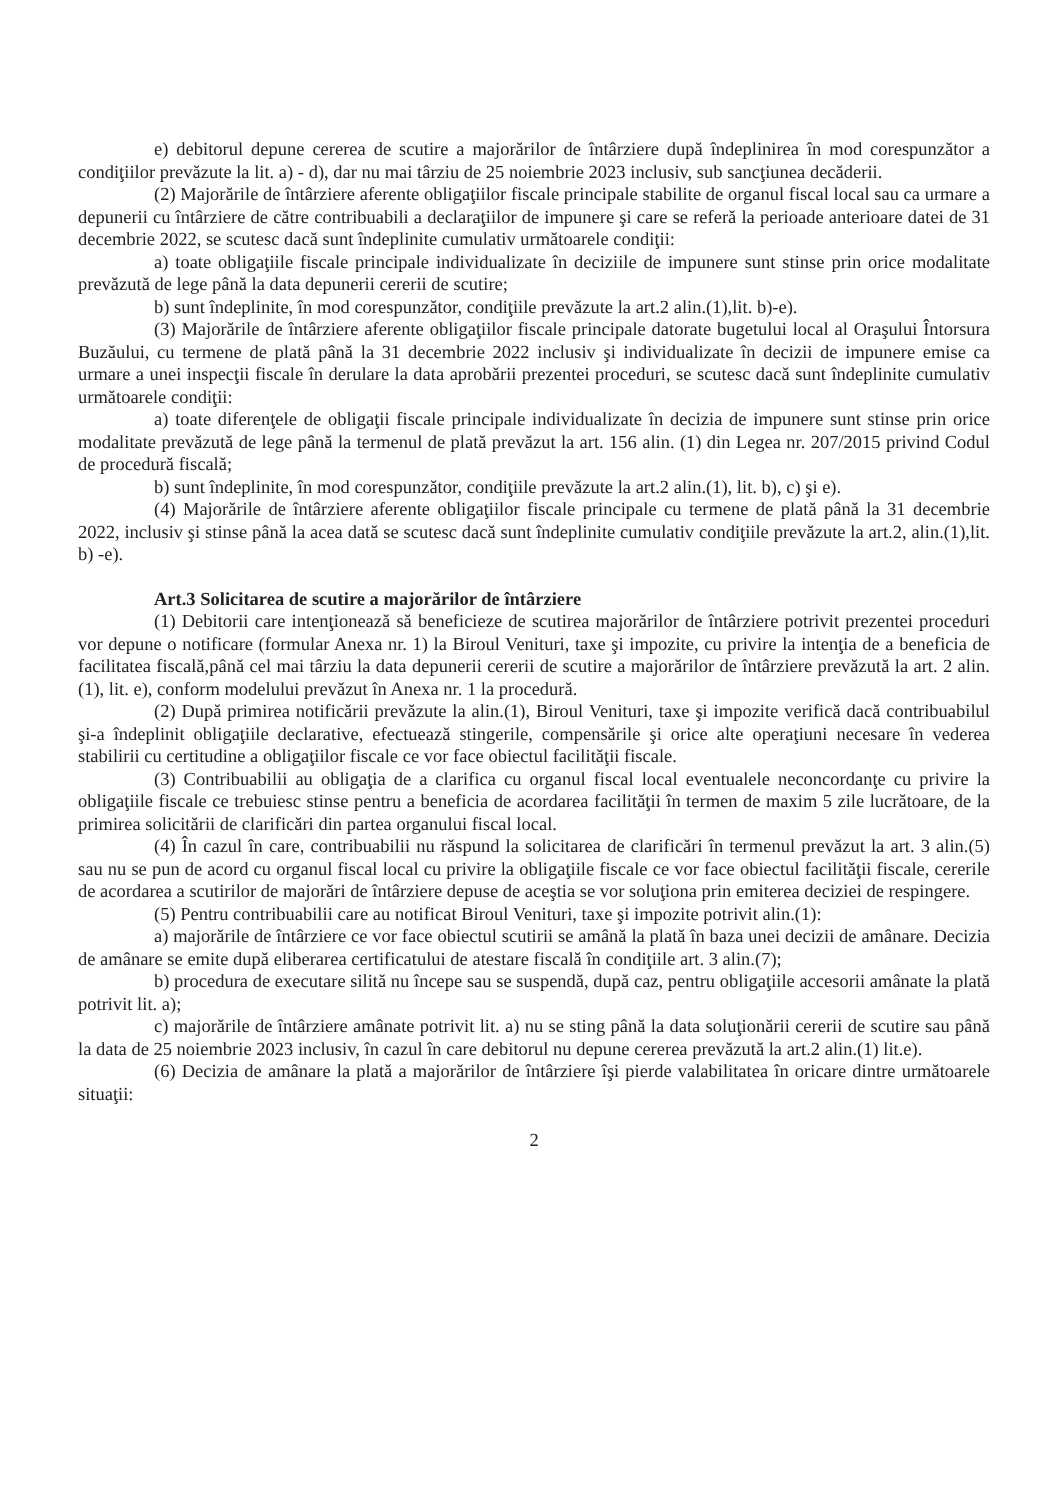e) debitorul depune cererea de scutire a majorărilor de întârziere după îndeplinirea în mod corespunzător a condiţiilor prevăzute la lit. a) - d), dar nu mai târziu de 25 noiembrie 2023 inclusiv, sub sancţiunea decăderii.
(2) Majorările de întârziere aferente obligaţiilor fiscale principale stabilite de organul fiscal local sau ca urmare a depunerii cu întârziere de către contribuabili a declaraţiilor de impunere şi care se referă la perioade anterioare datei de 31 decembrie 2022, se scutesc dacă sunt îndeplinite cumulativ următoarele condiţii:
a) toate obligaţiile fiscale principale individualizate în deciziile de impunere sunt stinse prin orice modalitate prevăzută de lege până la data depunerii cererii de scutire;
b) sunt îndeplinite, în mod corespunzător, condiţiile prevăzute la art.2 alin.(1),lit. b)-e).
(3) Majorările de întârziere aferente obligaţiilor fiscale principale datorate bugetului local al Oraşului Întorsura Buzăului, cu termene de plată până la 31 decembrie 2022 inclusiv şi individualizate în decizii de impunere emise ca urmare a unei inspecţii fiscale în derulare la data aprobării prezentei proceduri, se scutesc dacă sunt îndeplinite cumulativ următoarele condiţii:
a) toate diferenţele de obligaţii fiscale principale individualizate în decizia de impunere sunt stinse prin orice modalitate prevăzută de lege până la termenul de plată prevăzut la art. 156 alin. (1) din Legea nr. 207/2015 privind Codul de procedură fiscală;
b) sunt îndeplinite, în mod corespunzător, condiţiile prevăzute la art.2 alin.(1), lit. b), c) şi e).
(4) Majorările de întârziere aferente obligaţiilor fiscale principale cu termene de plată până la 31 decembrie 2022, inclusiv şi stinse până la acea dată se scutesc dacă sunt îndeplinite cumulativ condiţiile prevăzute la art.2, alin.(1),lit. b) -e).
Art.3 Solicitarea de scutire a majorărilor de întârziere
(1) Debitorii care intenţionează să beneficieze de scutirea majorărilor de întârziere potrivit prezentei proceduri vor depune o notificare (formular Anexa nr. 1) la Biroul Venituri, taxe şi impozite, cu privire la intenţia de a beneficia de facilitatea fiscală,până cel mai târziu la data depunerii cererii de scutire a majorărilor de întârziere prevăzută la art. 2 alin.(1), lit. e), conform modelului prevăzut în Anexa nr. 1 la procedură.
(2) După primirea notificării prevăzute la alin.(1), Biroul Venituri, taxe şi impozite verifică dacă contribuabilul şi-a îndeplinit obligaţiile declarative, efectuează stingerile, compensările şi orice alte operaţiuni necesare în vederea stabilirii cu certitudine a obligaţiilor fiscale ce vor face obiectul facilităţii fiscale.
(3) Contribuabilii au obligaţia de a clarifica cu organul fiscal local eventualele neconcordanţe cu privire la obligaţiile fiscale ce trebuiesc stinse pentru a beneficia de acordarea facilităţii în termen de maxim 5 zile lucrătoare, de la primirea solicitării de clarificări din partea organului fiscal local.
(4) În cazul în care, contribuabilii nu răspund la solicitarea de clarificări în termenul prevăzut la art. 3 alin.(5) sau nu se pun de acord cu organul fiscal local cu privire la obligaţiile fiscale ce vor face obiectul facilităţii fiscale, cererile de acordarea a scutirilor de majorări de întârziere depuse de aceştia se vor soluţiona prin emiterea deciziei de respingere.
(5) Pentru contribuabilii care au notificat Biroul Venituri, taxe şi impozite potrivit alin.(1):
a) majorările de întârziere ce vor face obiectul scutirii se amână la plată în baza unei decizii de amânare. Decizia de amânare se emite după eliberarea certificatului de atestare fiscală în condiţiile art. 3 alin.(7);
b) procedura de executare silită nu începe sau se suspendă, după caz, pentru obligaţiile accesorii amânate la plată potrivit lit. a);
c) majorările de întârziere amânate potrivit lit. a) nu se sting până la data soluţionării cererii de scutire sau până la data de 25 noiembrie 2023 inclusiv, în cazul în care debitorul nu depune cererea prevăzută la art.2 alin.(1) lit.e).
(6) Decizia de amânare la plată a majorărilor de întârziere îşi pierde valabilitatea în oricare dintre următoarele situaţii:
2